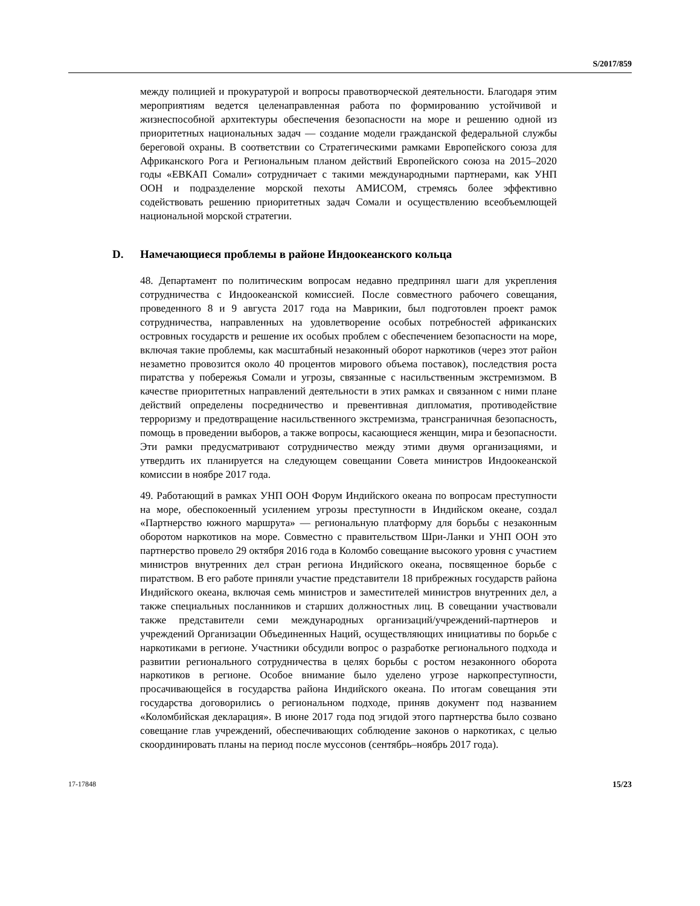S/2017/859
между полицией и прокуратурой и вопросы правотворческой деятельности. Благодаря этим мероприятиям ведется целенаправленная работа по формированию устойчивой и жизнеспособной архитектуры обеспечения безопасности на море и решению одной из приоритетных национальных задач — создание модели гражданской федеральной службы береговой охраны. В соответствии со Стратегическими рамками Европейского союза для Африканского Рога и Региональным планом действий Европейского союза на 2015–2020 годы «ЕВКАП Сомали» сотрудничает с такими международными партнерами, как УНП ООН и подразделение морской пехоты АМИСОМ, стремясь более эффективно содействовать решению приоритетных задач Сомали и осуществлению всеобъемлющей национальной морской стратегии.
D. Намечающиеся проблемы в районе Индоокеанского кольца
48. Департамент по политическим вопросам недавно предпринял шаги для укрепления сотрудничества с Индоокеанской комиссией. После совместного рабочего совещания, проведенного 8 и 9 августа 2017 года на Маврикии, был подготовлен проект рамок сотрудничества, направленных на удовлетворение особых потребностей африканских островных государств и решение их особых проблем с обеспечением безопасности на море, включая такие проблемы, как масштабный незаконный оборот наркотиков (через этот район незаметно провозится около 40 процентов мирового объема поставок), последствия роста пиратства у побережья Сомали и угрозы, связанные с насильственным экстремизмом. В качестве приоритетных направлений деятельности в этих рамках и связанном с ними плане действий определены посредничество и превентивная дипломатия, противодействие терроризму и предотвращение насильственного экстремизма, трансграничная безопасность, помощь в проведении выборов, а также вопросы, касающиеся женщин, мира и безопасности. Эти рамки предусматривают сотрудничество между этими двумя организациями, и утвердить их планируется на следующем совещании Совета министров Индоокеанской комиссии в ноябре 2017 года.
49. Работающий в рамках УНП ООН Форум Индийского океана по вопросам преступности на море, обеспокоенный усилением угрозы преступности в Индийском океане, создал «Партнерство южного маршрута» — региональную платформу для борьбы с незаконным оборотом наркотиков на море. Совместно с правительством Шри-Ланки и УНП ООН это партнерство провело 29 октября 2016 года в Коломбо совещание высокого уровня с участием министров внутренних дел стран региона Индийского океана, посвященное борьбе с пиратством. В его работе приняли участие представители 18 прибрежных государств района Индийского океана, включая семь министров и заместителей министров внутренних дел, а также специальных посланников и старших должностных лиц. В совещании участвовали также представители семи международных организаций/учреждений-партнеров и учреждений Организации Объединенных Наций, осуществляющих инициативы по борьбе с наркотиками в регионе. Участники обсудили вопрос о разработке регионального подхода и развитии регионального сотрудничества в целях борьбы с ростом незаконного оборота наркотиков в регионе. Особое внимание было уделено угрозе наркопреступности, просачивающейся в государства района Индийского океана. По итогам совещания эти государства договорились о региональном подходе, приняв документ под названием «Коломбийская декларация». В июне 2017 года под эгидой этого партнерства было созвано совещание глав учреждений, обеспечивающих соблюдение законов о наркотиках, с целью скоординировать планы на период после муссонов (сентябрь–ноябрь 2017 года).
17-17848 15/23